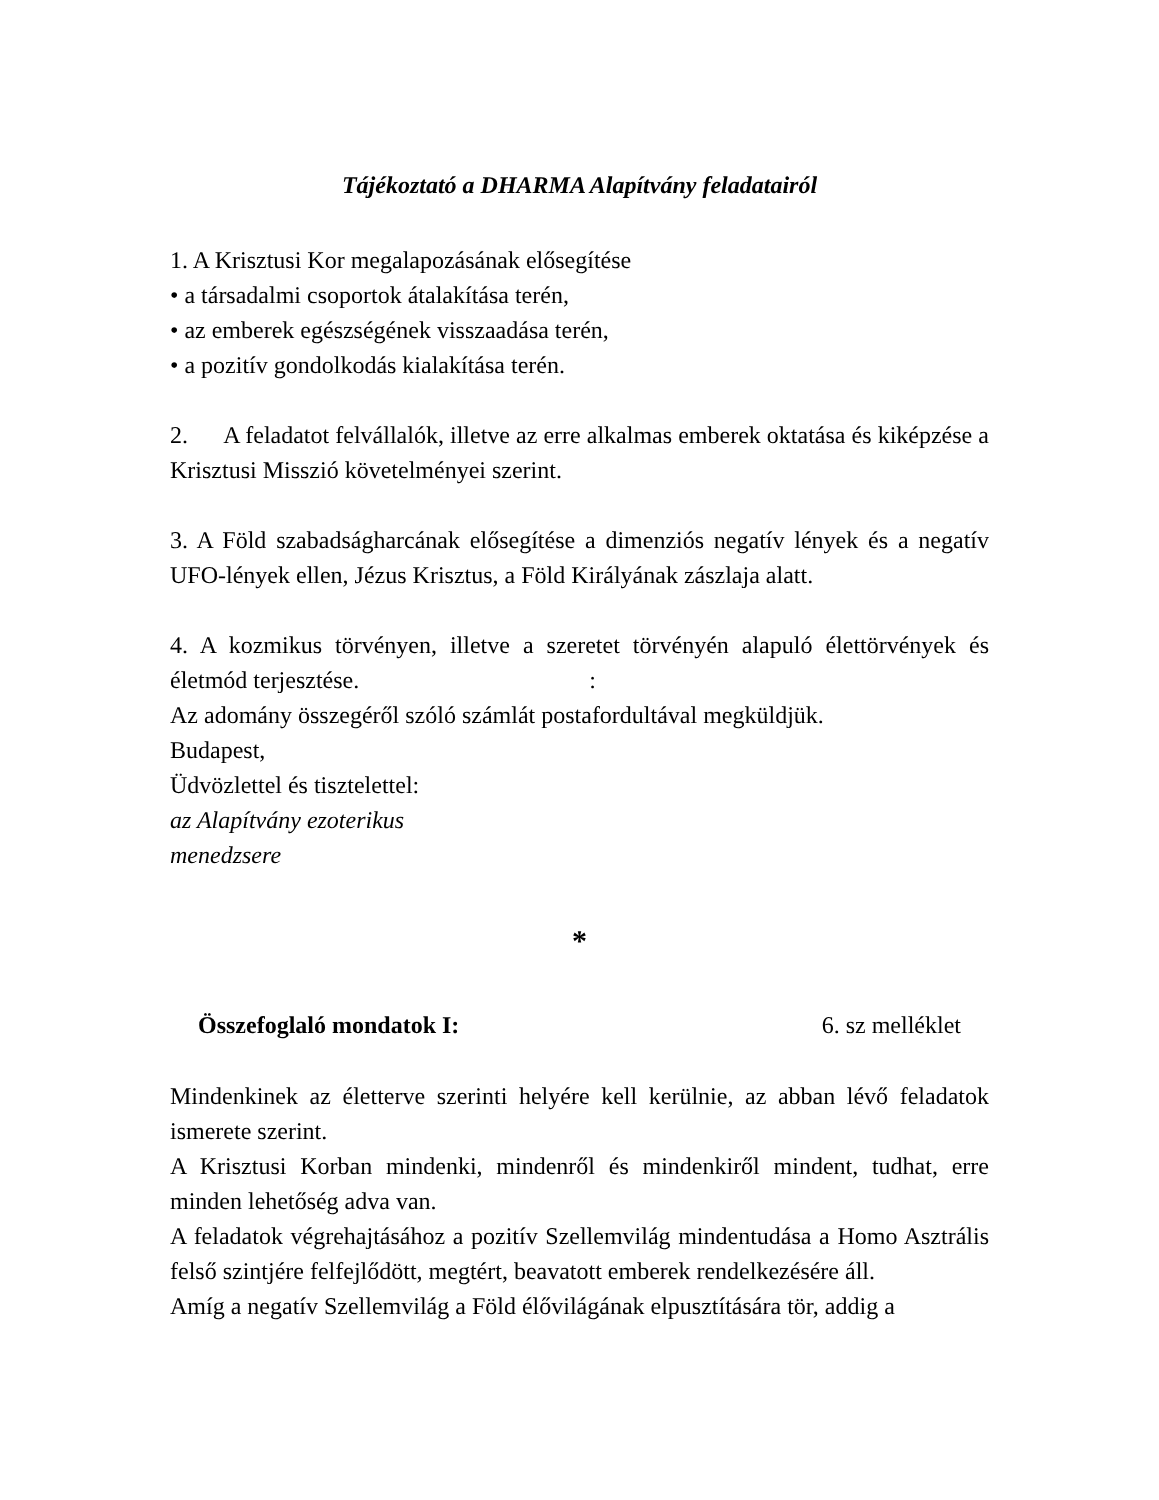Tájékoztató a DHARMA Alapítvány feladatairól
1. A Krisztusi Kor megalapozásának elősegítése
• a társadalmi csoportok átalakítása terén,
• az emberek egészségének visszaadása terén,
• a pozitív gondolkodás kialakítása terén.
2. A feladatot felvállalók, illetve az erre alkalmas emberek oktatása és kiképzése a Krisztusi Misszió követelményei szerint.
3. A Föld szabadságharcának elősegítése a dimenziós negatív lények és a negatív UFO-lények ellen, Jézus Krisztus, a Föld Királyának zászlaja alatt.
4. A kozmikus törvényen, illetve a szeretet törvényén alapuló élettörvények és életmód terjesztése.:
Az adomány összegéről szóló számlát postafordultával megküldjük.
Budapest,
Üdvözlettel és tisztelettel:
az Alapítvány ezoterikus
menedzsere
*
Összefoglaló mondatok I: 6. sz melléklet
Mindenkinek az életterve szerinti helyére kell kerülnie, az abban lévő feladatok ismerete szerint.
A Krisztusi Korban mindenki, mindenről és mindenkiről mindent, tudhat, erre minden lehetőség adva van.
A feladatok végrehajtásához a pozitív Szellemvilág mindentudása a Homo Asztrális felső szintjére felfejlődött, megtért, beavatott emberek rendelkezésére áll.
Amíg a negatív Szellemvilág a Föld élővilágának elpusztítására tör, addig a